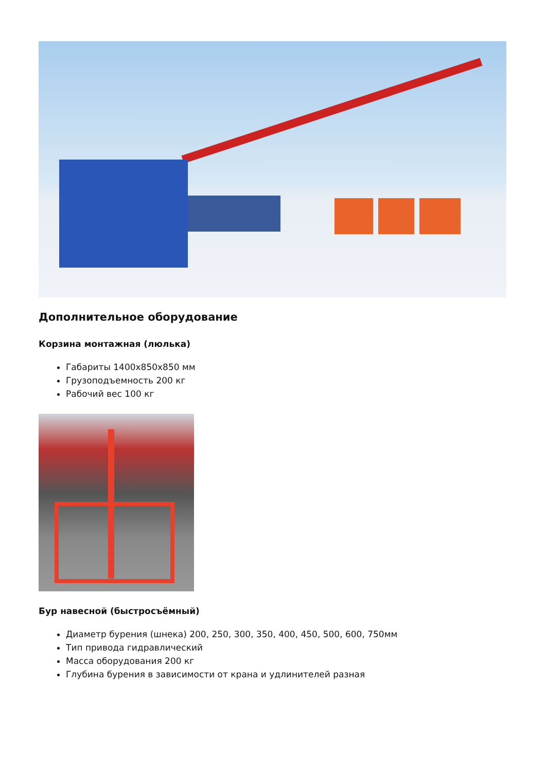Дополнительное оборудование
Корзина монтажная (люлька)
Габариты 1400х850х850 мм
Грузоподъемность 200 кг
Рабочий вес 100 кг
Бур навесной (быстросъёмный)
Диаметр бурения (шнека) 200, 250, 300, 350, 400, 450, 500, 600, 750мм
Тип привода гидравлический
Масса оборудования 200 кг
Глубина бурения в зависимости от крана и удлинителей разная